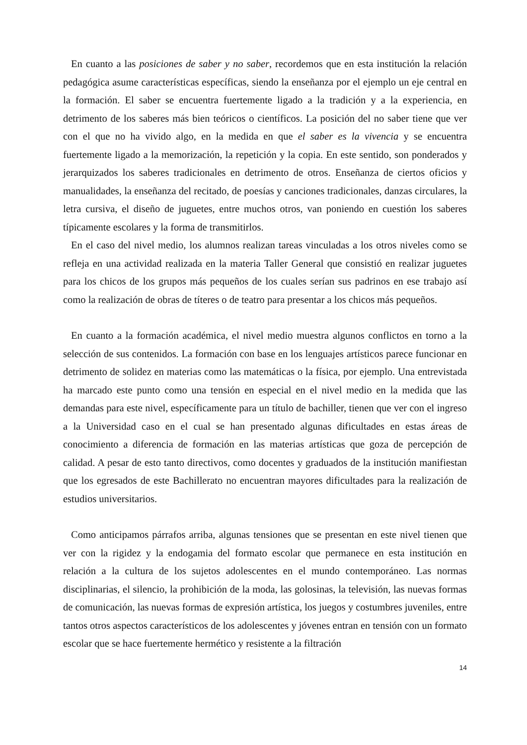En cuanto a las posiciones de saber y no saber, recordemos que en esta institución la relación pedagógica asume características específicas, siendo la enseñanza por el ejemplo un eje central en la formación. El saber se encuentra fuertemente ligado a la tradición y a la experiencia, en detrimento de los saberes más bien teóricos o científicos. La posición del no saber tiene que ver con el que no ha vivido algo, en la medida en que el saber es la vivencia y se encuentra fuertemente ligado a la memorización, la repetición y la copia. En este sentido, son ponderados y jerarquizados los saberes tradicionales en detrimento de otros. Enseñanza de ciertos oficios y manualidades, la enseñanza del recitado, de poesías y canciones tradicionales, danzas circulares, la letra cursiva, el diseño de juguetes, entre muchos otros, van poniendo en cuestión los saberes típicamente escolares y la forma de transmitirlos.
En el caso del nivel medio, los alumnos realizan tareas vinculadas a los otros niveles como se refleja en una actividad realizada en la materia Taller General que consistió en realizar juguetes para los chicos de los grupos más pequeños de los cuales serían sus padrinos en ese trabajo así como la realización de obras de títeres o de teatro para presentar a los chicos más pequeños.
En cuanto a la formación académica, el nivel medio muestra algunos conflictos en torno a la selección de sus contenidos. La formación con base en los lenguajes artísticos parece funcionar en detrimento de solidez en materias como las matemáticas o la física, por ejemplo. Una entrevistada ha marcado este punto como una tensión en especial en el nivel medio en la medida que las demandas para este nivel, específicamente para un título de bachiller, tienen que ver con el ingreso a la Universidad caso en el cual se han presentado algunas dificultades en estas áreas de conocimiento a diferencia de formación en las materias artísticas que goza de percepción de calidad. A pesar de esto tanto directivos, como docentes y graduados de la institución manifiestan que los egresados de este Bachillerato no encuentran mayores dificultades para la realización de estudios universitarios.
Como anticipamos párrafos arriba, algunas tensiones que se presentan en este nivel tienen que ver con la rigidez y la endogamia del formato escolar que permanece en esta institución en relación a la cultura de los sujetos adolescentes en el mundo contemporáneo. Las normas disciplinarias, el silencio, la prohibición de la moda, las golosinas, la televisión, las nuevas formas de comunicación, las nuevas formas de expresión artística, los juegos y costumbres juveniles, entre tantos otros aspectos característicos de los adolescentes y jóvenes entran en tensión con un formato escolar que se hace fuertemente hermético y resistente a la filtración
14